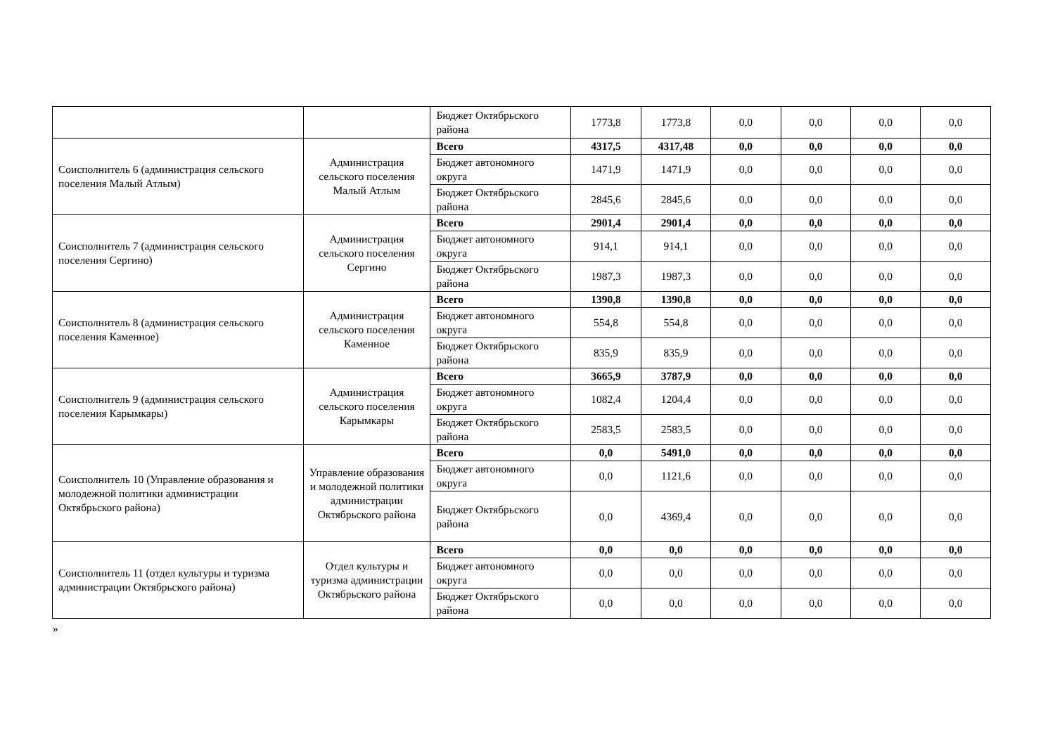| | | Бюджет Октябрьского района | 1773,8 | 1773,8 | 0,0 | 0,0 | 0,0 | 0,0 |
| Соисполнитель 6 (администрация сельского поселения Малый Атлым) | Администрация сельского поселения Малый Атлым | Всего | 4317,5 | 4317,48 | 0,0 | 0,0 | 0,0 | 0,0 |
| | | Бюджет автономного округа | 1471,9 | 1471,9 | 0,0 | 0,0 | 0,0 | 0,0 |
| | | Бюджет Октябрьского района | 2845,6 | 2845,6 | 0,0 | 0,0 | 0,0 | 0,0 |
| Соисполнитель 7 (администрация сельского поселения Сергино) | Администрация сельского поселения Сергино | Всего | 2901,4 | 2901,4 | 0,0 | 0,0 | 0,0 | 0,0 |
| | | Бюджет автономного округа | 914,1 | 914,1 | 0,0 | 0,0 | 0,0 | 0,0 |
| | | Бюджет Октябрьского района | 1987,3 | 1987,3 | 0,0 | 0,0 | 0,0 | 0,0 |
| Соисполнитель 8 (администрация сельского поселения Каменное) | Администрация сельского поселения Каменное | Всего | 1390,8 | 1390,8 | 0,0 | 0,0 | 0,0 | 0,0 |
| | | Бюджет автономного округа | 554,8 | 554,8 | 0,0 | 0,0 | 0,0 | 0,0 |
| | | Бюджет Октябрьского района | 835,9 | 835,9 | 0,0 | 0,0 | 0,0 | 0,0 |
| Соисполнитель 9 (администрация сельского поселения Карымкары) | Администрация сельского поселения Карымкары | Всего | 3665,9 | 3787,9 | 0,0 | 0,0 | 0,0 | 0,0 |
| | | Бюджет автономного округа | 1082,4 | 1204,4 | 0,0 | 0,0 | 0,0 | 0,0 |
| | | Бюджет Октябрьского района | 2583,5 | 2583,5 | 0,0 | 0,0 | 0,0 | 0,0 |
| Соисполнитель 10 (Управление образования и молодежной политики администрации Октябрьского района) | Управление образования и молодежной политики администрации Октябрьского района | Всего | 0,0 | 5491,0 | 0,0 | 0,0 | 0,0 | 0,0 |
| | | Бюджет автономного округа | 0,0 | 1121,6 | 0,0 | 0,0 | 0,0 | 0,0 |
| | | Бюджет Октябрьского района | 0,0 | 4369,4 | 0,0 | 0,0 | 0,0 | 0,0 |
| Соисполнитель 11 (отдел культуры и туризма администрации Октябрьского района) | Отдел культуры и туризма администрации Октябрьского района | Всего | 0,0 | 0,0 | 0,0 | 0,0 | 0,0 | 0,0 |
| | | Бюджет автономного округа | 0,0 | 0,0 | 0,0 | 0,0 | 0,0 | 0,0 |
| | | Бюджет Октябрьского района | 0,0 | 0,0 | 0,0 | 0,0 | 0,0 | 0,0 |
»